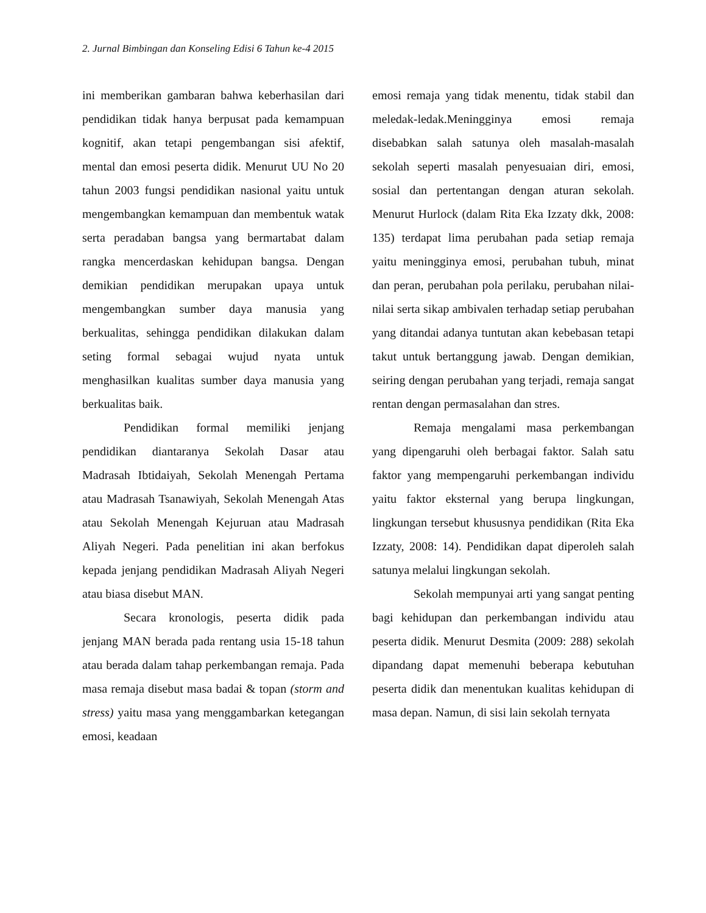2. Jurnal Bimbingan dan Konseling Edisi 6 Tahun ke-4 2015
ini memberikan gambaran bahwa keberhasilan dari pendidikan tidak hanya berpusat pada kemampuan kognitif, akan tetapi pengembangan sisi afektif, mental dan emosi peserta didik. Menurut UU No 20 tahun 2003 fungsi pendidikan nasional yaitu untuk mengembangkan kemampuan dan membentuk watak serta peradaban bangsa yang bermartabat dalam rangka mencerdaskan kehidupan bangsa. Dengan demikian pendidikan merupakan upaya untuk mengembangkan sumber daya manusia yang berkualitas, sehingga pendidikan dilakukan dalam seting formal sebagai wujud nyata untuk menghasilkan kualitas sumber daya manusia yang berkualitas baik.
Pendidikan formal memiliki jenjang pendidikan diantaranya Sekolah Dasar atau Madrasah Ibtidaiyah, Sekolah Menengah Pertama atau Madrasah Tsanawiyah, Sekolah Menengah Atas atau Sekolah Menengah Kejuruan atau Madrasah Aliyah Negeri. Pada penelitian ini akan berfokus kepada jenjang pendidikan Madrasah Aliyah Negeri atau biasa disebut MAN.
Secara kronologis, peserta didik pada jenjang MAN berada pada rentang usia 15-18 tahun atau berada dalam tahap perkembangan remaja. Pada masa remaja disebut masa badai & topan (storm and stress) yaitu masa yang menggambarkan ketegangan emosi, keadaan
emosi remaja yang tidak menentu, tidak stabil dan meledak-ledak.Meningginya emosi remaja disebabkan salah satunya oleh masalah-masalah sekolah seperti masalah penyesuaian diri, emosi, sosial dan pertentangan dengan aturan sekolah. Menurut Hurlock (dalam Rita Eka Izzaty dkk, 2008: 135) terdapat lima perubahan pada setiap remaja yaitu meningginya emosi, perubahan tubuh, minat dan peran, perubahan pola perilaku, perubahan nilai-nilai serta sikap ambivalen terhadap setiap perubahan yang ditandai adanya tuntutan akan kebebasan tetapi takut untuk bertanggung jawab. Dengan demikian, seiring dengan perubahan yang terjadi, remaja sangat rentan dengan permasalahan dan stres.
Remaja mengalami masa perkembangan yang dipengaruhi oleh berbagai faktor. Salah satu faktor yang mempengaruhi perkembangan individu yaitu faktor eksternal yang berupa lingkungan, lingkungan tersebut khususnya pendidikan (Rita Eka Izzaty, 2008: 14). Pendidikan dapat diperoleh salah satunya melalui lingkungan sekolah.
Sekolah mempunyai arti yang sangat penting bagi kehidupan dan perkembangan individu atau peserta didik. Menurut Desmita (2009: 288) sekolah dipandang dapat memenuhi beberapa kebutuhan peserta didik dan menentukan kualitas kehidupan di masa depan. Namun, di sisi lain sekolah ternyata